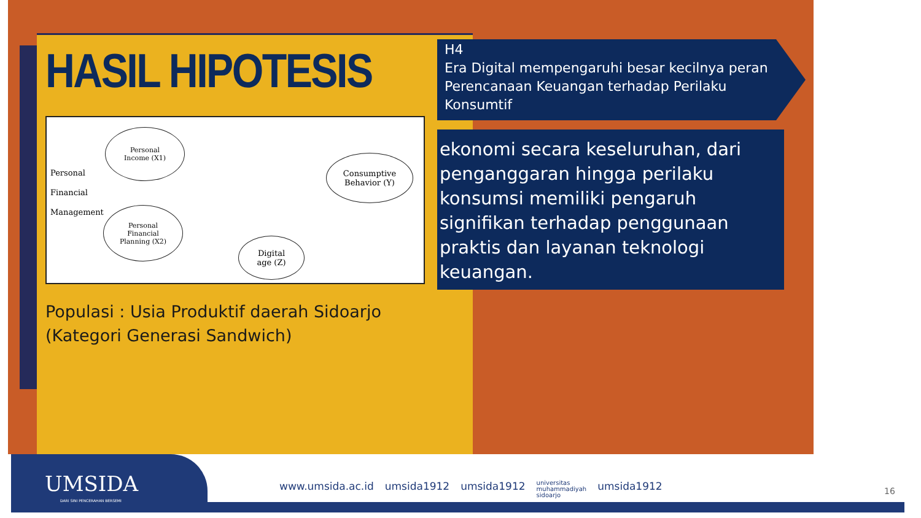HASIL HIPOTESIS
Personal
Financial
Management
Personal
Income (X1)
Personal
Financial
Planning (X2)
Consumptive
Behavior (Y)
Digital
age (Z)
Populasi : Usia Produktif daerah Sidoarjo
(Kategori Generasi Sandwich)
H4
Era Digital mempengaruhi besar kecilnya peran Perencanaan Keuangan terhadap Perilaku Konsumtif
ekonomi secara keseluruhan, dari penganggaran hingga perilaku konsumsi memiliki pengaruh signifikan terhadap penggunaan praktis dan layanan teknologi keuangan.
UMSIDA
DARI SINI PENCERAHAN BERSEMI
www.umsida.ac.id umsida1912 umsida1912 universitas
muhammadiyah
sidoarjo umsida1912
16